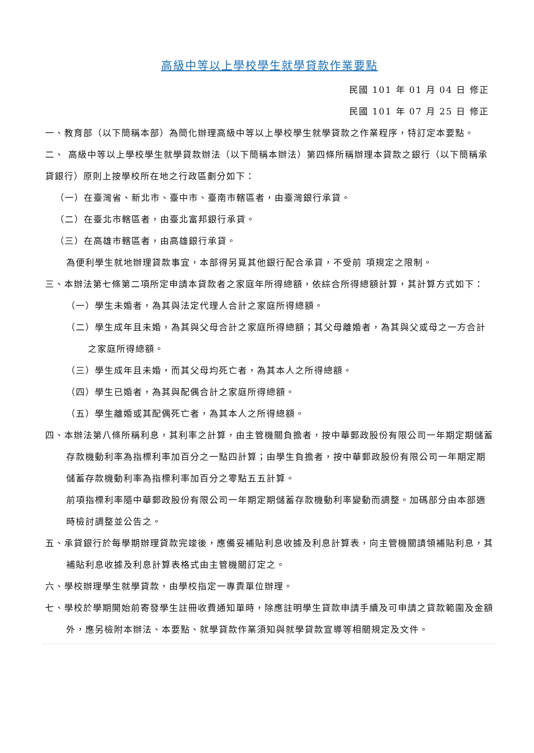高級中等以上學校學生就學貸款作業要點
民國 101 年 01 月 04 日 修正
民國 101 年 07 月 25 日 修正
一、教育部（以下簡稱本部）為簡化辦理高級中等以上學校學生就學貸款之作業程序，特訂定本要點。
二、 高級中等以上學校學生就學貸款辦法（以下簡稱本辦法）第四條所稱辦理本貸款之銀行（以下簡稱承貸銀行）原則上按學校所在地之行政區劃分如下：
（一）在臺灣省、新北市、臺中市、臺南市轄區者，由臺灣銀行承貸。
（二）在臺北市轄區者，由臺北富邦銀行承貸。
（三）在高雄市轄區者，由高雄銀行承貸。
為便利學生就地辦理貸款事宜，本部得另覓其他銀行配合承貸，不受前 項規定之限制。
三、本辦法第七條第二項所定申請本貸款者之家庭年所得總額，依綜合所得總額計算，其計算方式如下：
（一）學生未婚者，為其與法定代理人合計之家庭所得總額。
（二）學生成年且未婚，為其與父母合計之家庭所得總額；其父母離婚者，為其與父或母之一方合計之家庭所得總額。
（三）學生成年且未婚，而其父母均死亡者，為其本人之所得總額。
（四）學生已婚者，為其與配偶合計之家庭所得總額。
（五）學生離婚或其配偶死亡者，為其本人之所得總額。
四、本辦法第八條所稱利息，其利率之計算，由主管機關負擔者，按中華郵政股份有限公司一年期定期儲蓄存款機動利率為指標利率加百分之一點四計算；由學生負擔者，按中華郵政股份有限公司一年期定期儲蓄存款機動利率為指標利率加百分之零點五五計算。
前項指標利率隨中華郵政股份有限公司一年期定期儲蓄存款機動利率變動而調整。加碼部分由本部適時檢討調整並公告之。
五、承貸銀行於每學期辦理貸款完竣後，應備妥補貼利息收據及利息計算表，向主管機關請領補貼利息，其補貼利息收據及利息計算表格式由主管機關訂定之。
六、學校辦理學生就學貸款，由學校指定一專責單位辦理。
七、學校於學期開始前寄發學生註冊收費通知單時，除應註明學生貸款申請手續及可申請之貸款範圍及金額外，應另檢附本辦法、本要點、就學貸款作業須知與就學貸款宣導等相關規定及文件。